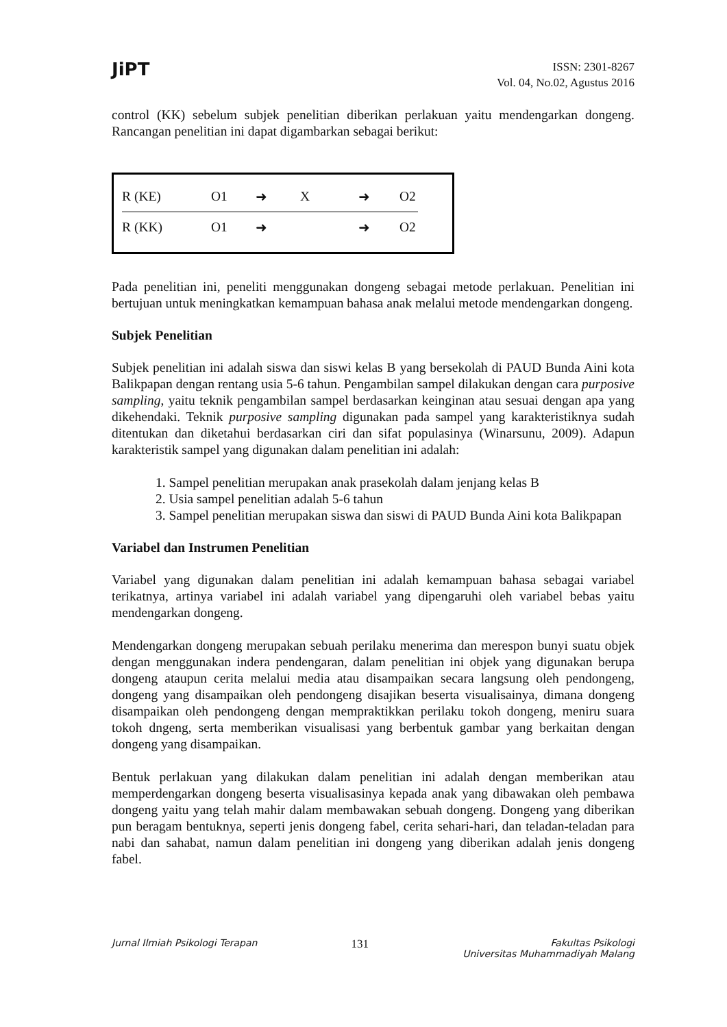JiPT
ISSN: 2301-8267
Vol. 04, No.02, Agustus 2016
control (KK) sebelum subjek penelitian diberikan perlakuan yaitu mendengarkan dongeng. Rancangan penelitian ini dapat digambarkan sebagai berikut:
R (KE) O1 ➜ X ➜ O2
R (KK) O1 ➜ ➜ O2
Pada penelitian ini, peneliti menggunakan dongeng sebagai metode perlakuan. Penelitian ini bertujuan untuk meningkatkan kemampuan bahasa anak melalui metode mendengarkan dongeng.
Subjek Penelitian
Subjek penelitian ini adalah siswa dan siswi kelas B yang bersekolah di PAUD Bunda Aini kota Balikpapan dengan rentang usia 5-6 tahun. Pengambilan sampel dilakukan dengan cara purposive sampling, yaitu teknik pengambilan sampel berdasarkan keinginan atau sesuai dengan apa yang dikehendaki. Teknik purposive sampling digunakan pada sampel yang karakteristiknya sudah ditentukan dan diketahui berdasarkan ciri dan sifat populasinya (Winarsunu, 2009). Adapun karakteristik sampel yang digunakan dalam penelitian ini adalah:
1. Sampel penelitian merupakan anak prasekolah dalam jenjang kelas B
2. Usia sampel penelitian adalah 5-6 tahun
3. Sampel penelitian merupakan siswa dan siswi di PAUD Bunda Aini kota Balikpapan
Variabel dan Instrumen Penelitian
Variabel yang digunakan dalam penelitian ini adalah kemampuan bahasa sebagai variabel terikatnya, artinya variabel ini adalah variabel yang dipengaruhi oleh variabel bebas yaitu mendengarkan dongeng.
Mendengarkan dongeng merupakan sebuah perilaku menerima dan merespon bunyi suatu objek dengan menggunakan indera pendengaran, dalam penelitian ini objek yang digunakan berupa dongeng ataupun cerita melalui media atau disampaikan secara langsung oleh pendongeng, dongeng yang disampaikan oleh pendongeng disajikan beserta visualisainya, dimana dongeng disampaikan oleh pendongeng dengan mempraktikkan perilaku tokoh dongeng, meniru suara tokoh dngeng, serta memberikan visualisasi yang berbentuk gambar yang berkaitan dengan dongeng yang disampaikan.
Bentuk perlakuan yang dilakukan dalam penelitian ini adalah dengan memberikan atau memperdengarkan dongeng beserta visualisasinya kepada anak yang dibawakan oleh pembawa dongeng yaitu yang telah mahir dalam membawakan sebuah dongeng. Dongeng yang diberikan pun beragam bentuknya, seperti jenis dongeng fabel, cerita sehari-hari, dan teladan-teladan para nabi dan sahabat, namun dalam penelitian ini dongeng yang diberikan adalah jenis dongeng fabel.
Jurnal Ilmiah Psikologi Terapan
131
Fakultas Psikologi
Universitas Muhammadiyah Malang